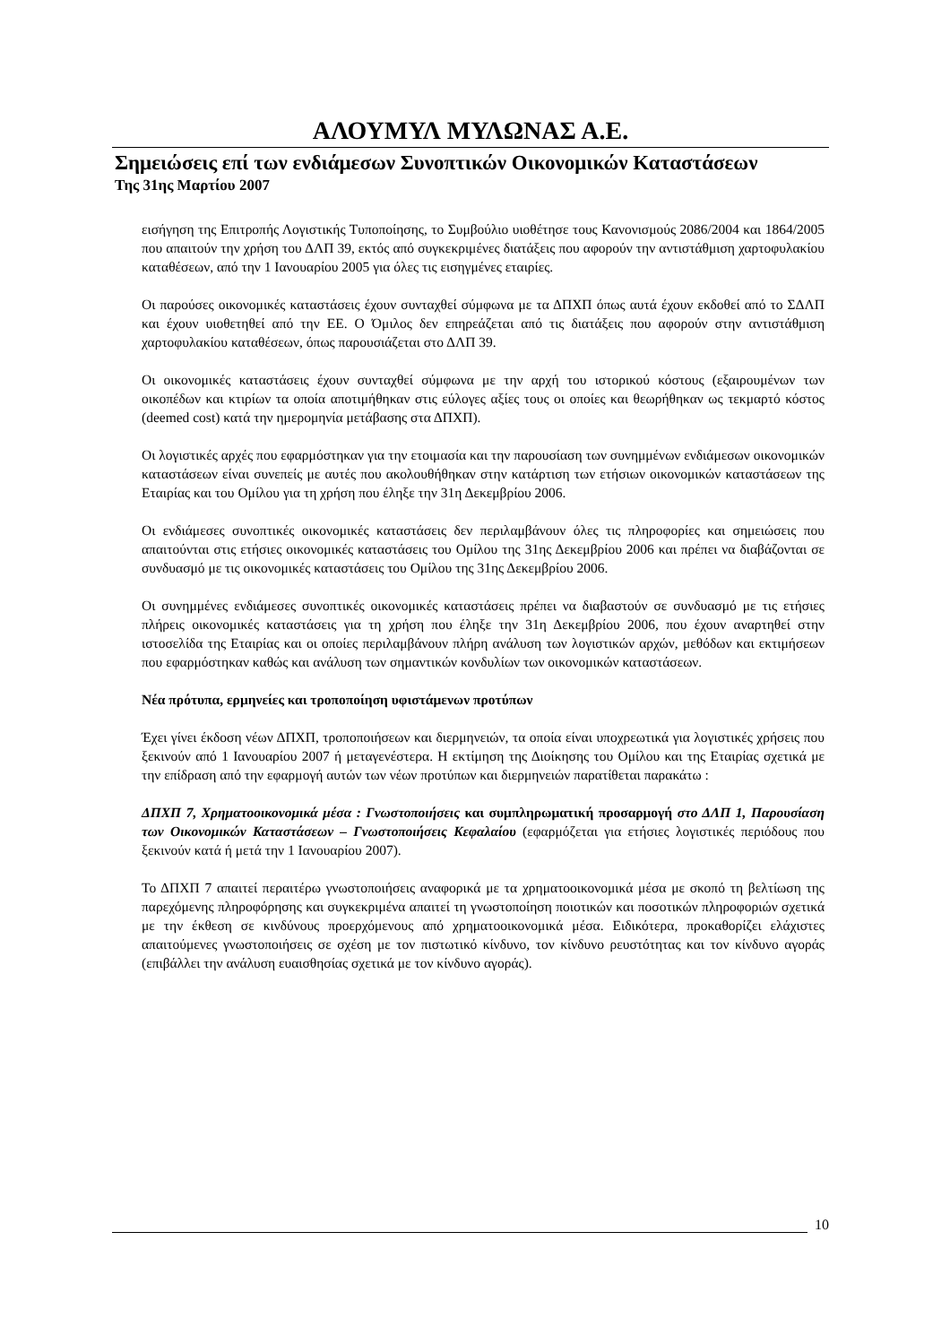ΑΛΟΥΜΥΛ ΜΥΛΩΝΑΣ Α.Ε.
Σημειώσεις επί των ενδιάμεσων Συνοπτικών Οικονομικών Καταστάσεων
Της 31ης Μαρτίου 2007
εισήγηση της Επιτροπής Λογιστικής Τυποποίησης, το Συμβούλιο υιοθέτησε τους Κανονισμούς 2086/2004 και 1864/2005 που απαιτούν την χρήση του ΔΛΠ 39, εκτός από συγκεκριμένες διατάξεις που αφορούν την αντιστάθμιση χαρτοφυλακίου καταθέσεων, από την 1 Ιανουαρίου 2005 για όλες τις εισηγμένες εταιρίες.
Οι παρούσες οικονομικές καταστάσεις έχουν συνταχθεί σύμφωνα με τα ΔΠΧΠ όπως αυτά έχουν εκδοθεί από το ΣΔΛΠ και έχουν υιοθετηθεί από την ΕΕ. Ο Όμιλος δεν επηρεάζεται από τις διατάξεις που αφορούν στην αντιστάθμιση χαρτοφυλακίου καταθέσεων, όπως παρουσιάζεται στο ΔΛΠ 39.
Οι οικονομικές καταστάσεις έχουν συνταχθεί σύμφωνα με την αρχή του ιστορικού κόστους (εξαιρουμένων των οικοπέδων και κτιρίων τα οποία αποτιμήθηκαν στις εύλογες αξίες τους οι οποίες και θεωρήθηκαν ως τεκμαρτό κόστος (deemed cost) κατά την ημερομηνία μετάβασης στα ΔΠΧΠ).
Οι λογιστικές αρχές που εφαρμόστηκαν για την ετοιμασία και την παρουσίαση των συνημμένων ενδιάμεσων οικονομικών καταστάσεων είναι συνεπείς με αυτές που ακολουθήθηκαν στην κατάρτιση των ετήσιων οικονομικών καταστάσεων της Εταιρίας και του Ομίλου για τη χρήση που έληξε την 31η Δεκεμβρίου 2006.
Οι ενδιάμεσες συνοπτικές οικονομικές καταστάσεις δεν περιλαμβάνουν όλες τις πληροφορίες και σημειώσεις που απαιτούνται στις ετήσιες οικονομικές καταστάσεις του Ομίλου της 31ης Δεκεμβρίου 2006 και πρέπει να διαβάζονται σε συνδυασμό με τις οικονομικές καταστάσεις του Ομίλου της 31ης Δεκεμβρίου 2006.
Οι συνημμένες ενδιάμεσες συνοπτικές οικονομικές καταστάσεις πρέπει να διαβαστούν σε συνδυασμό με τις ετήσιες πλήρεις οικονομικές καταστάσεις για τη χρήση που έληξε την 31η Δεκεμβρίου 2006, που έχουν αναρτηθεί στην ιστοσελίδα της Εταιρίας και οι οποίες περιλαμβάνουν πλήρη ανάλυση των λογιστικών αρχών, μεθόδων και εκτιμήσεων που εφαρμόστηκαν καθώς και ανάλυση των σημαντικών κονδυλίων των οικονομικών καταστάσεων.
Νέα πρότυπα, ερμηνείες και τροποποίηση υφιστάμενων προτύπων
Έχει γίνει έκδοση νέων ΔΠΧΠ, τροποποιήσεων και διερμηνειών, τα οποία είναι υποχρεωτικά για λογιστικές χρήσεις που ξεκινούν από 1 Ιανουαρίου 2007 ή μεταγενέστερα. Η εκτίμηση της Διοίκησης του Ομίλου και της Εταιρίας σχετικά με την επίδραση από την εφαρμογή αυτών των νέων προτύπων και διερμηνειών παρατίθεται παρακάτω :
ΔΠΧΠ 7, Χρηματοοικονομικά μέσα : Γνωστοποιήσεις και συμπληρωματική προσαρμογή στο ΔΛΠ 1, Παρουσίαση των Οικονομικών Καταστάσεων – Γνωστοποιήσεις Κεφαλαίου (εφαρμόζεται για ετήσιες λογιστικές περιόδους που ξεκινούν κατά ή μετά την 1 Ιανουαρίου 2007).
Το ΔΠΧΠ 7 απαιτεί περαιτέρω γνωστοποιήσεις αναφορικά με τα χρηματοοικονομικά μέσα με σκοπό τη βελτίωση της παρεχόμενης πληροφόρησης και συγκεκριμένα απαιτεί τη γνωστοποίηση ποιοτικών και ποσοτικών πληροφοριών σχετικά με την έκθεση σε κινδύνους προερχόμενους από χρηματοοικονομικά μέσα. Ειδικότερα, προκαθορίζει ελάχιστες απαιτούμενες γνωστοποιήσεις σε σχέση με τον πιστωτικό κίνδυνο, τον κίνδυνο ρευστότητας και τον κίνδυνο αγοράς (επιβάλλει την ανάλυση ευαισθησίας σχετικά με τον κίνδυνο αγοράς).
10